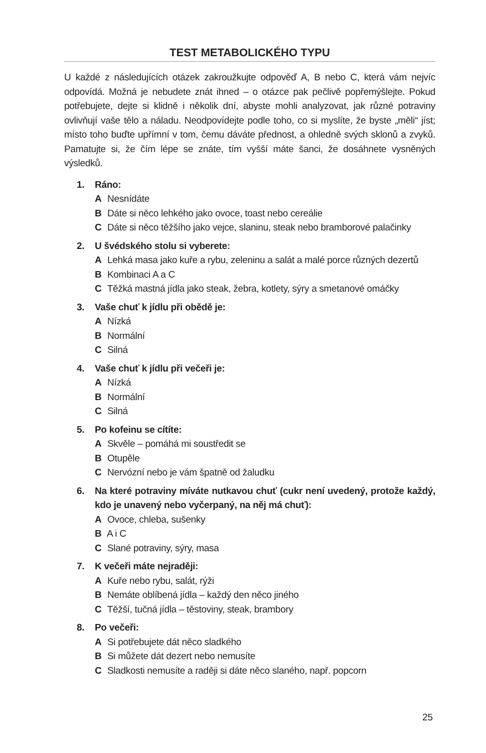TEST METABOLICKÉHO TYPU
U každé z následujících otázek zakroužkujte odpověď A, B nebo C, která vám nejvíc odpovídá. Možná je nebudete znát ihned – o otázce pak pečlivě popřemýšlejte. Pokud potřebujete, dejte si klidně i několik dní, abyste mohli analyzovat, jak různé potraviny ovlivňují vaše tělo a náladu. Neodpovídejte podle toho, co si myslíte, že byste „měli“ jíst; místo toho buďte upřímní v tom, čemu dáváte přednost, a ohledně svých sklonů a zvyků. Pamatujte si, že čím lépe se znáte, tím vyšší máte šanci, že dosáhnete vysněných výsledků.
1. Ráno:
A Nesnídáte
B Dáte si něco lehkého jako ovoce, toast nebo cereálie
C Dáte si něco těžšího jako vejce, slaninu, steak nebo bramborové palačinky
2. U švédského stolu si vyberete:
A Lehká masa jako kuře a rybu, zeleninu a salát a malé porce různých dezertů
B Kombinaci A a C
C Těžká mastná jídla jako steak, žebra, kotlety, sýry a smetanové omáčky
3. Vaše chuť k jídlu při obědě je:
A Nízká
B Normální
C Silná
4. Vaše chuť k jídlu při večeři je:
A Nízká
B Normální
C Silná
5. Po kofeinu se cítíte:
A Skvěle – pomáhá mi soustředit se
B Otupěle
C Nervózní nebo je vám špatně od žaludku
6. Na které potraviny míváte nutkavou chuť (cukr není uvedený, protože každý, kdo je unavený nebo vyčerpaný, na něj má chuť):
A Ovoce, chleba, sušenky
B A i C
C Slané potraviny, sýry, masa
7. K večeři máte nejraději:
A Kuře nebo rybu, salát, rýži
B Nemáte oblíbená jídla – každý den něco jiného
C Těžší, tučná jídla – těstoviny, steak, brambory
8. Po večeři:
A Si potřebujete dát něco sladkého
B Si můžete dát dezert nebo nemusíte
C Sladkosti nemusíte a raději si dáte něco slaného, např. popcorn
25